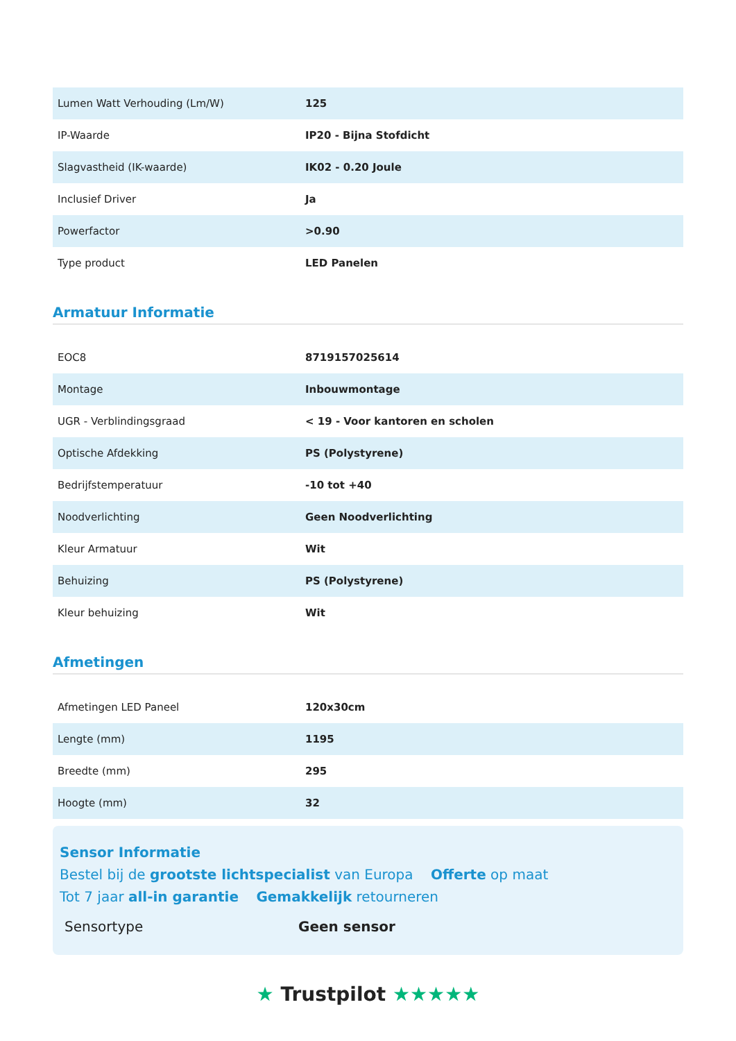| Lumen Watt Verhouding (Lm/W) | 125 |
| IP-Waarde | IP20 - Bijna Stofdicht |
| Slagvastheid (IK-waarde) | IK02 - 0.20 Joule |
| Inclusief Driver | Ja |
| Powerfactor | >0.90 |
| Type product | LED Panelen |
Armatuur Informatie
| EOC8 | 8719157025614 |
| Montage | Inbouwmontage |
| UGR - Verblindingsgraad | < 19 - Voor kantoren en scholen |
| Optische Afdekking | PS (Polystyrene) |
| Bedrijfstemperatuur | -10 tot +40 |
| Noodverlichting | Geen Noodverlichting |
| Kleur Armatuur | Wit |
| Behuizing | PS (Polystyrene) |
| Kleur behuizing | Wit |
Afmetingen
| Afmetingen LED Paneel | 120x30cm |
| Lengte (mm) | 1195 |
| Breedte (mm) | 295 |
| Hoogte (mm) | 32 |
Sensor Informatie
Bestel bij de grootste lichtspecialist van Europa Offerte op maat
Tot 7 jaar all-in garantie Gemakkelijk retourneren
| Sensortype | Geen sensor |
★ Trustpilot ★★★★★